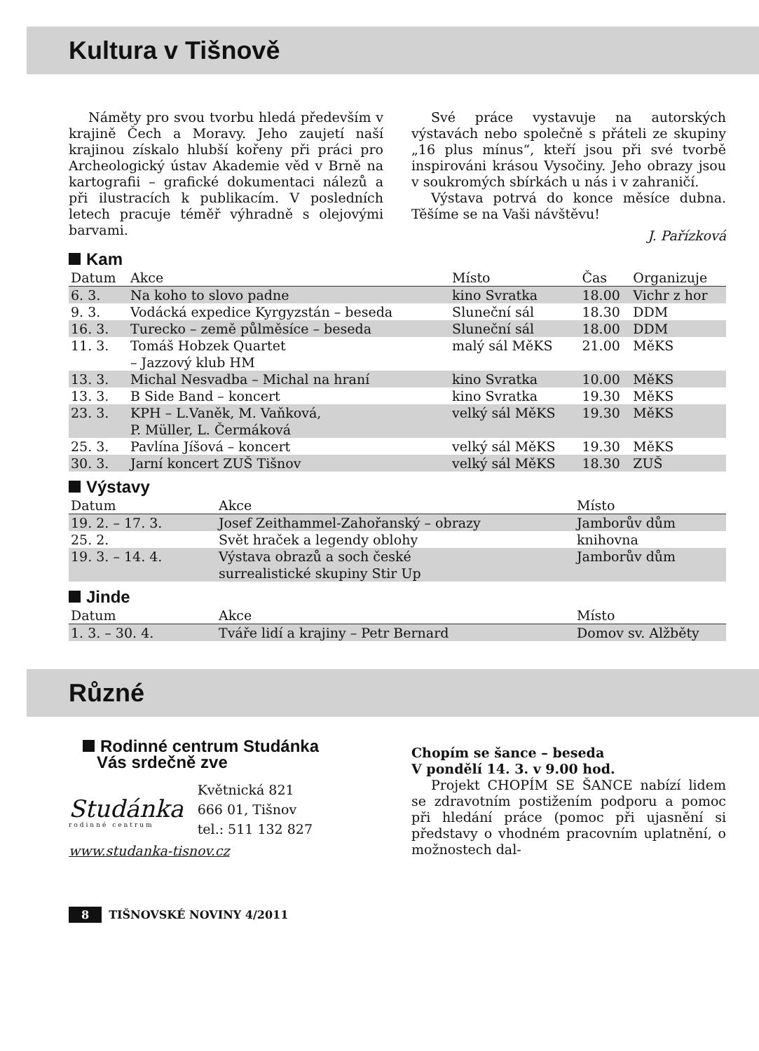Kultura v Tišnově
Náměty pro svou tvorbu hledá především v krajině Čech a Moravy. Jeho zaujetí naší krajinou získalo hlubší kořeny při práci pro Archeologický ústav Akademie věd v Brně na kartografii – grafické dokumentaci nálezů a při ilustracích k publikacím. V posledních letech pracuje téměř výhradně s olejovými barvami.
Své práce vystavuje na autorských výstavách nebo společně s přáteli ze skupiny „16 plus mínus“, kteří jsou při své tvorbě inspirováni krásou Vysočiny. Jeho obrazy jsou v soukromých sbírkách u nás i v zahraničí.
Výstava potrvá do konce měsíce dubna. Těšíme se na Vaši návštěvu!
J. Pařízková
Kam
| Datum | Akce | Místo | Čas | Organizuje |
| --- | --- | --- | --- | --- |
| 6. 3. | Na koho to slovo padne | kino Svratka | 18.00 | Vichr z hor |
| 9. 3. | Vodácká expedice Kyrgyzstán – beseda | Sluneční sál | 18.30 | DDM |
| 16. 3. | Turecko – země půlměsíce – beseda | Sluneční sál | 18.00 | DDM |
| 11. 3. | Tomáš Hobzek Quartet – Jazzový klub HM | malý sál MěKS | 21.00 | MěKS |
| 13. 3. | Michal Nesvadba – Michal na hraní | kino Svratka | 10.00 | MěKS |
| 13. 3. | B Side Band – koncert | kino Svratka | 19.30 | MěKS |
| 23. 3. | KPH – L.Vaněk, M. Vaňková, P. Müller, L. Čermáková | velký sál MěKS | 19.30 | MěKS |
| 25. 3. | Pavlína Jíšová – koncert | velký sál MěKS | 19.30 | MěKS |
| 30. 3. | Jarní koncert ZUŠ Tišnov | velký sál MěKS | 18.30 | ZUŠ |
Výstavy
| Datum | Akce | Místo |
| --- | --- | --- |
| 19. 2. – 17. 3. | Josef Zeithammel-Zahořanský – obrazy | Jamborův dům |
| 25. 2. | Svět hraček a legendy oblohy | knihovna |
| 19. 3. – 14. 4. | Výstava obrazů a soch české surrealistické skupiny Stir Up | Jamborův dům |
Jinde
| Datum | Akce | Místo |
| --- | --- | --- |
| 1. 3. – 30. 4. | Tváře lidí a krajiny – Petr Bernard | Domov sv. Alžběty |
Různé
Rodinné centrum Studánka
Vás srdečně zve
Studánka
rodinné centrum
Květnická 821
666 01, Tišnov
tel.: 511 132 827
www.studanka-tisnov.cz
Chopím se šance – beseda
V pondělí 14. 3. v 9.00 hod.
Projekt CHOPÍM SE ŠANCE nabízí lidem se zdravotním postižením podporu a pomoc při hledání práce (pomoc při ujasnění si představy o vhodném pracovním uplatnění, o možnostech dal-
8 TIŠNOVSKÉ NOVINY 4/2011